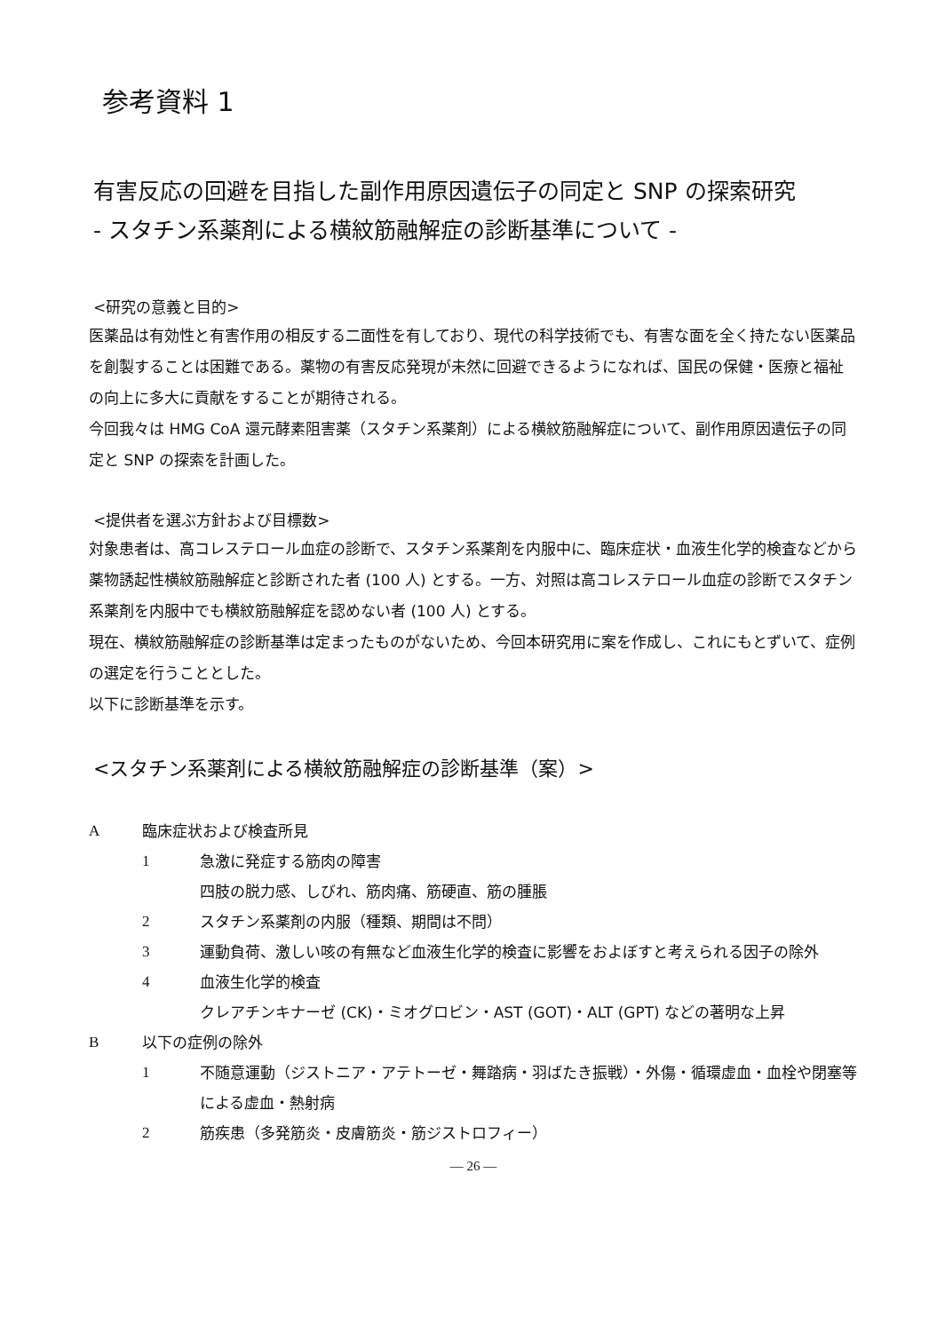参考資料 1
有害反応の回避を目指した副作用原因遺伝子の同定と SNP の探索研究
- スタチン系薬剤による横紋筋融解症の診断基準について -
<研究の意義と目的>
医薬品は有効性と有害作用の相反する二面性を有しており、現代の科学技術でも、有害な面を全く持たない医薬品を創製することは困難である。薬物の有害反応発現が未然に回避できるようになれば、国民の保健・医療と福祉の向上に多大に貢献をすることが期待される。
今回我々は HMG CoA 還元酵素阻害薬（スタチン系薬剤）による横紋筋融解症について、副作用原因遺伝子の同定と SNP の探索を計画した。
<提供者を選ぶ方針および目標数>
対象患者は、高コレステロール血症の診断で、スタチン系薬剤を内服中に、臨床症状・血液生化学的検査などから薬物誘起性横紋筋融解症と診断された者 (100 人) とする。一方、対照は高コレステロール血症の診断でスタチン系薬剤を内服中でも横紋筋融解症を認めない者 (100 人) とする。
現在、横紋筋融解症の診断基準は定まったものがないため、今回本研究用に案を作成し、これにもとずいて、症例の選定を行うこととした。
以下に診断基準を示す。
<スタチン系薬剤による横紋筋融解症の診断基準（案）>
A臨床症状および検査所見
1 急激に発症する筋肉の障害
四肢の脱力感、しびれ、筋肉痛、筋硬直、筋の腫脹
2 スタチン系薬剤の内服（種類、期間は不問）
3 運動負荷、激しい咳の有無など血液生化学的検査に影響をおよぼすと考えられる因子の除外
4 血液生化学的検査
クレアチンキナーゼ (CK)・ミオグロビン・AST (GOT)・ALT (GPT) などの著明な上昇
B以下の症例の除外
1 不随意運動（ジストニア・アテトーゼ・舞踏病・羽ばたき振戦）・外傷・循環虚血・血栓や閉塞等による虚血・熱射病
2 筋疾患（多発筋炎・皮膚筋炎・筋ジストロフィー）
— 26 —